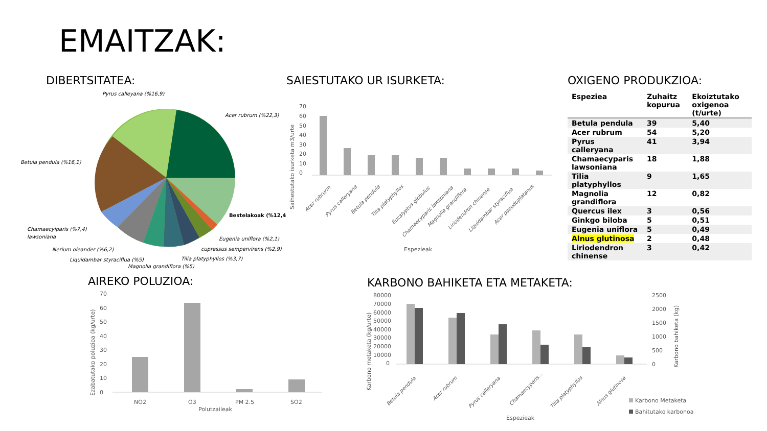EMAITZAK:
DIBERTSITATEA: SAIESTUTAKO UR ISURKETA: OXIGENO PRODUKZIOA:
AIREKO POLUZIOA: KARBONO BAHIKETA ETA METAKETA:
Pyrus calleyana (%16,9)
Acer rubrum (%22,3)
Betula pendula (%16,1)
Bestelakoak (%12,4)
Chamaecyiparis (%7,4)
lawsoniana
Nerium oleander (%6,2)
Liquidambar styraciflua (%5)
Magnolia grandiflora (%5)
Tilia platyphyllos (%3,7)
cupressus sempervirens (%2,9)
Eugenia uniflora (%2,1)
70
60
50
40
30
20
10
0
Saihestutako isurketa m3/urte
Acer rubrurm
Pyrus calleryana
Betula pendula
Tilia platyphyllos
Eucalyptus globulus
Chamaecyparis lawsoniana
Magnolia grandiflora
Liriodendron chinense
Liquidambar styraciflua
Acer pseudoplatanus
Espezieak
| Espeziea | Zuhaitz kopurua | Ekoiztutako oxigenoa (t/urte) |
| --- | --- | --- |
| Betula pendula | 39 | 5,40 |
| Acer rubrum | 54 | 5,20 |
| Pyrus calleryana | 41 | 3,94 |
| Chamaecyparis lawsoniana | 18 | 1,88 |
| Tilia platyphyllos | 9 | 1,65 |
| Magnolia grandiflora | 12 | 0,82 |
| Quercus ilex | 3 | 0,56 |
| Ginkgo biloba | 5 | 0,51 |
| Eugenia uniflora | 5 | 0,49 |
| Alnus glutinosa | 2 | 0,48 |
| Liriodendron chinense | 3 | 0,42 |
70
60
50
40
30
20
10
0
NO2
O3
PM 2.5
SO2
Polutzaileak
Ezabatutako poluzioa (kg/urte)
80000
70000
60000
50000
40000
30000
20000
10000
0
2500
2000
1500
1000
500
0
Karbono metaketa (kg/urte)
Karbono bahiketa (kg)
Betula pendula
Acer rubrum
Pyrus calleryana
Chamaecyparis...
Tilia platyphyllos
Alnus glutinosa
Karbono Metaketa
Bahitutako karbonoa
Espezieak